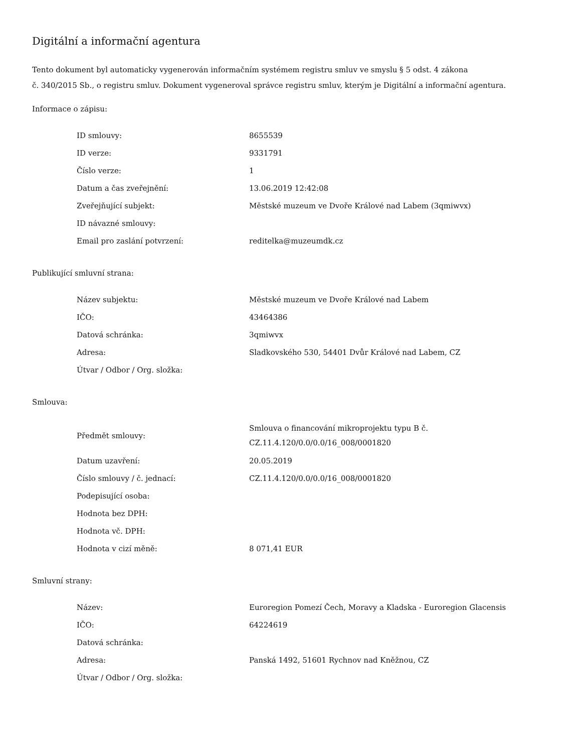Digitální a informační agentura
Tento dokument byl automaticky vygenerován informačním systémem registru smluv ve smyslu § 5 odst. 4 zákona
č. 340/2015 Sb., o registru smluv. Dokument vygeneroval správce registru smluv, kterým je Digitální a informační agentura.
Informace o zápisu:
| ID smlouvy: | 8655539 |
| ID verze: | 9331791 |
| Číslo verze: | 1 |
| Datum a čas zveřejnění: | 13.06.2019 12:42:08 |
| Zveřejňující subjekt: | Městské muzeum ve Dvoře Králové nad Labem (3qmiwvx) |
| ID návazné smlouvy: | |
| Email pro zaslání potvrzení: | reditelka@muzeumdk.cz |
Publikující smluvní strana:
| Název subjektu: | Městské muzeum ve Dvoře Králové nad Labem |
| IČO: | 43464386 |
| Datová schránka: | 3qmiwvx |
| Adresa: | Sladkovského 530, 54401 Dvůr Králové nad Labem, CZ |
| Útvar / Odbor / Org. složka: | |
Smlouva:
| Předmět smlouvy: | Smlouva o financování mikroprojektu typu B č. CZ.11.4.120/0.0/0.0/16_008/0001820 |
| Datum uzavření: | 20.05.2019 |
| Číslo smlouvy / č. jednací: | CZ.11.4.120/0.0/0.0/16_008/0001820 |
| Podepisující osoba: | |
| Hodnota bez DPH: | |
| Hodnota vč. DPH: | |
| Hodnota v cizí měně: | 8 071,41 EUR |
Smluvní strany:
| Název: | Euroregion Pomezí Čech, Moravy a Kladska - Euroregion Glacensis |
| IČO: | 64224619 |
| Datová schránka: | |
| Adresa: | Panská 1492, 51601 Rychnov nad Kněžnou, CZ |
| Útvar / Odbor / Org. složka: | |